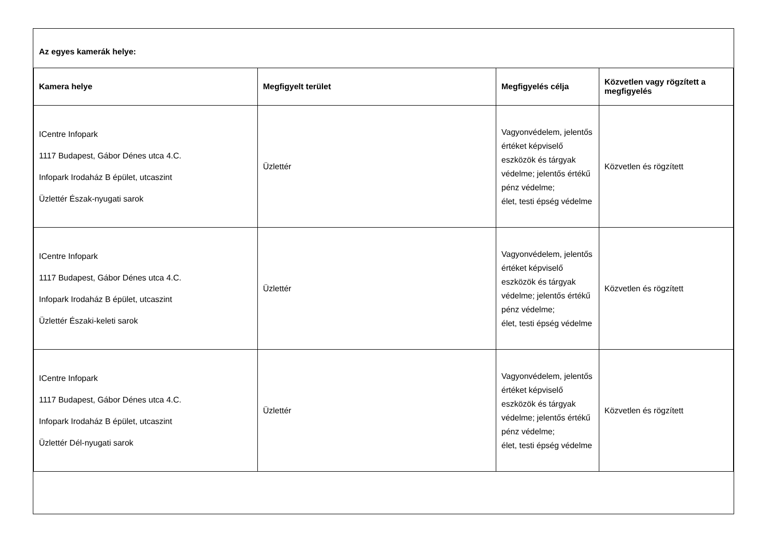Az egyes kamerák helye:
| Kamera helye | Megfigyelt terület | Megfigyelés célja | Közvetlen vagy rögzített a megfigyelés |
| --- | --- | --- | --- |
| ICentre Infopark 1117 Budapest, Gábor Dénes utca 4.C. Infopark Irodaház B épület, utcaszint Üzlettér Észak-nyugati sarok | Üzlettér | Vagyonvédelem, jelentős értéket képviselő eszközök és tárgyak védelme; jelentős értékű pénz védelme; élet, testi épség védelme | Közvetlen és rögzített |
| ICentre Infopark 1117 Budapest, Gábor Dénes utca 4.C. Infopark Irodaház B épület, utcaszint Üzlettér Északi-keleti sarok | Üzlettér | Vagyonvédelem, jelentős értéket képviselő eszközök és tárgyak védelme; jelentős értékű pénz védelme; élet, testi épség védelme | Közvetlen és rögzített |
| ICentre Infopark 1117 Budapest, Gábor Dénes utca 4.C. Infopark Irodaház B épület, utcaszint Üzlettér Dél-nyugati sarok | Üzlettér | Vagyonvédelem, jelentős értéket képviselő eszközök és tárgyak védelme; jelentős értékű pénz védelme; élet, testi épség védelme | Közvetlen és rögzített |